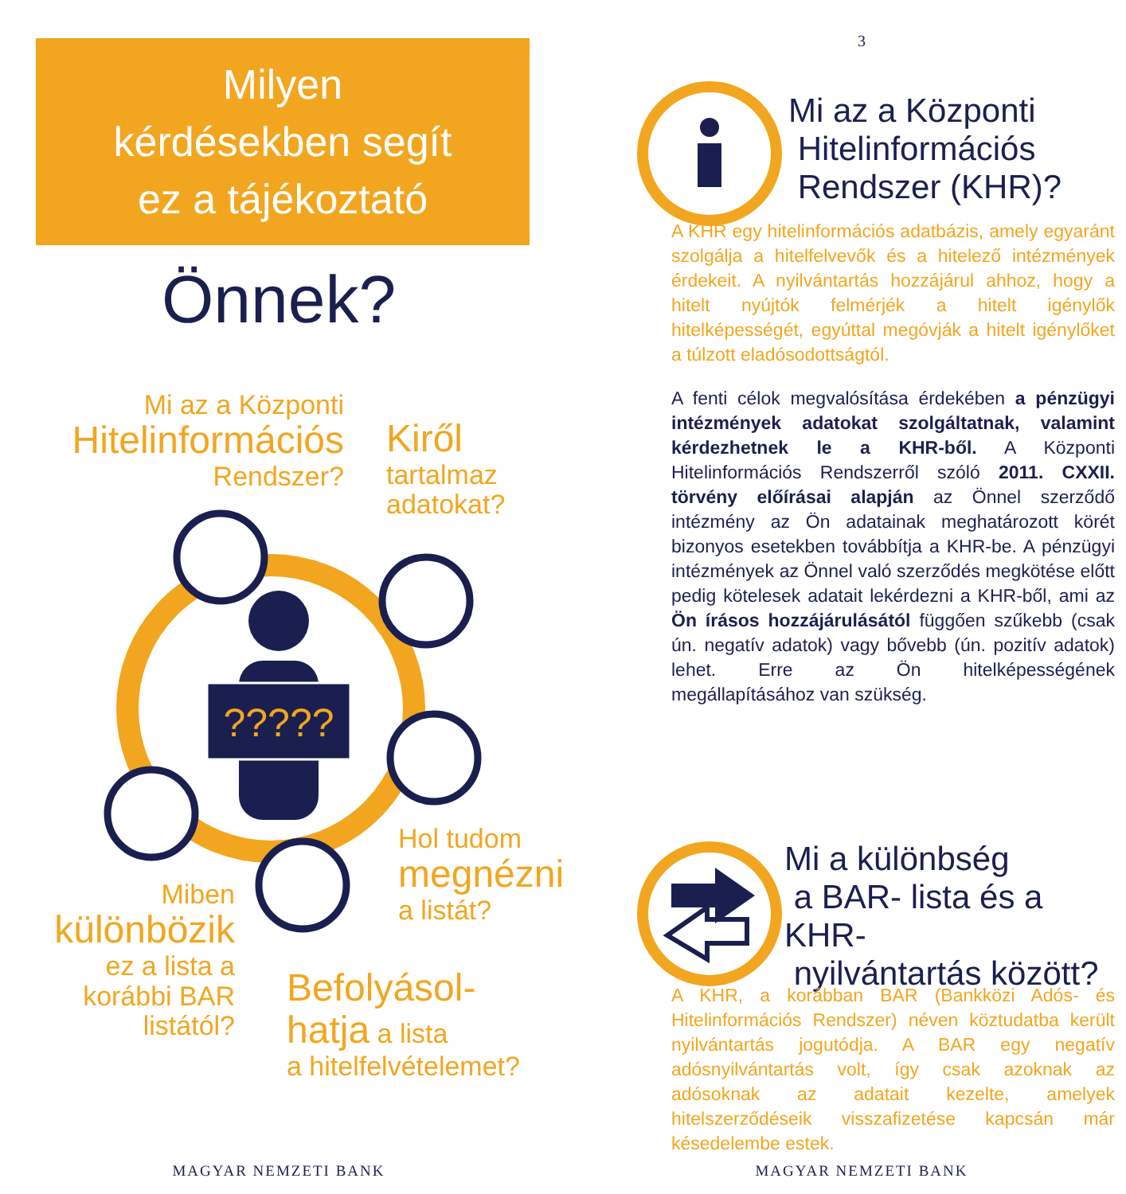Milyen
kérdésekben segít
ez a tájékoztató
Önnek?
Mi az a Központi
Hitelinformációs
Rendszer?
Kiről
tartalmaz
adatokat?
?????
Hol tudom
megnézni
a listát?
Miben
különbözik
ez a lista a
korábbi BAR
listától?
Befolyásol-
hatja a lista
a hitelfelvételemet?
MAGYAR NEMZETI BANK
3
Mi az a Központi
Hitelinformációs
Rendszer (KHR)?
A KHR egy hitelinformációs adatbázis, amely egyaránt szolgálja a hitelfelvevők és a hitelező intézmények érdekeit. A nyilvántartás hozzájárul ahhoz, hogy a hitelt nyújtók felmérjék a hitelt igénylők hitelképességét, egyúttal megóvják a hitelt igénylőket a túlzott eladósodottságtól.
A fenti célok megvalósítása érdekében a pénzügyi intézmények adatokat szolgáltatnak, valamint kérdezhetnek le a KHR-ből. A Központi Hitelinformációs Rendszerről szóló 2011. CXXII. törvény előírásai alapján az Önnel szerződő intézmény az Ön adatainak meghatározott körét bizonyos esetekben továbbítja a KHR-be. A pénzügyi intézmények az Önnel való szerződés megkötése előtt pedig kötelesek adatait lekérdezni a KHR-ből, ami az Ön írásos hozzájárulásától függően szűkebb (csak ún. negatív adatok) vagy bővebb (ún. pozitív adatok) lehet. Erre az Ön hitelképességének megállapításához van szükség.
Mi a különbség
a BAR- lista és a KHR-
nyilvántartás között?
A KHR, a korábban BAR (Bankközi Adós- és Hitelinformációs Rendszer) néven köztudatba került nyilvántartás jogutódja. A BAR egy negatív adósnyilvántartás volt, így csak azoknak az adósoknak az adatait kezelte, amelyek hitelszerződéseik visszafizetése kapcsán már késedelembe estek.
MAGYAR NEMZETI BANK